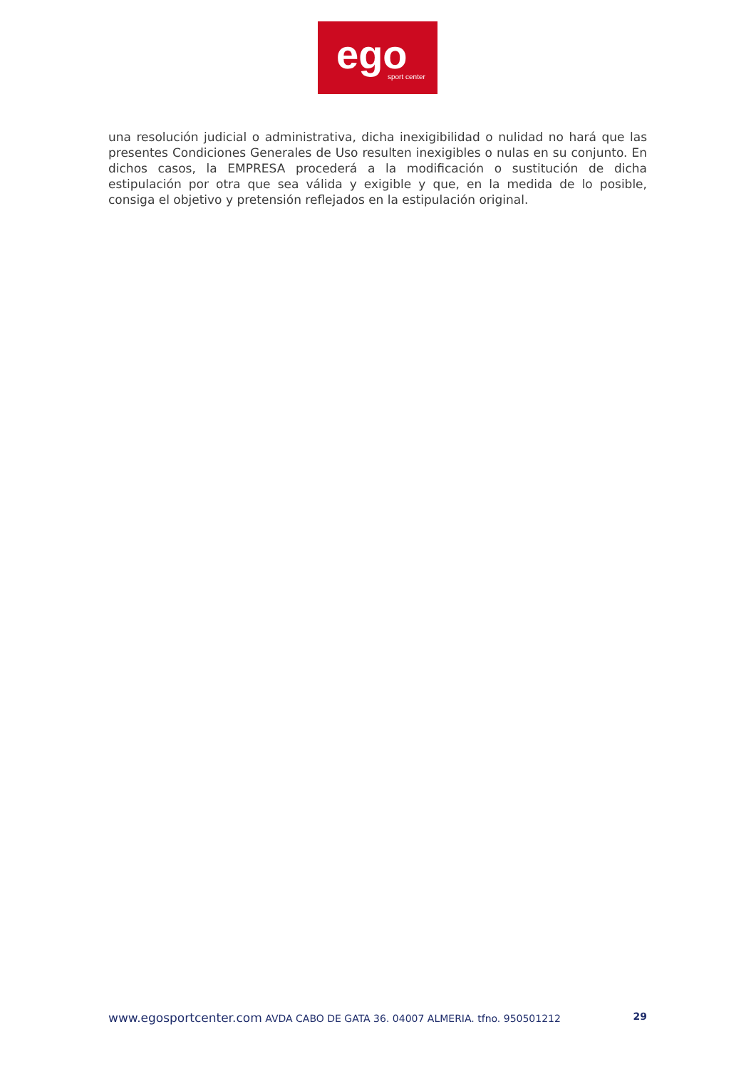ego sport center
una resolución judicial o administrativa, dicha inexigibilidad o nulidad no hará que las presentes Condiciones Generales de Uso resulten inexigibles o nulas en su conjunto. En dichos casos, la EMPRESA procederá a la modificación o sustitución de dicha estipulación por otra que sea válida y exigible y que, en la medida de lo posible, consiga el objetivo y pretensión reflejados en la estipulación original.
www.egosportcenter.com AVDA CABO DE GATA 36. 04007 ALMERIA. tfno. 950501212 29